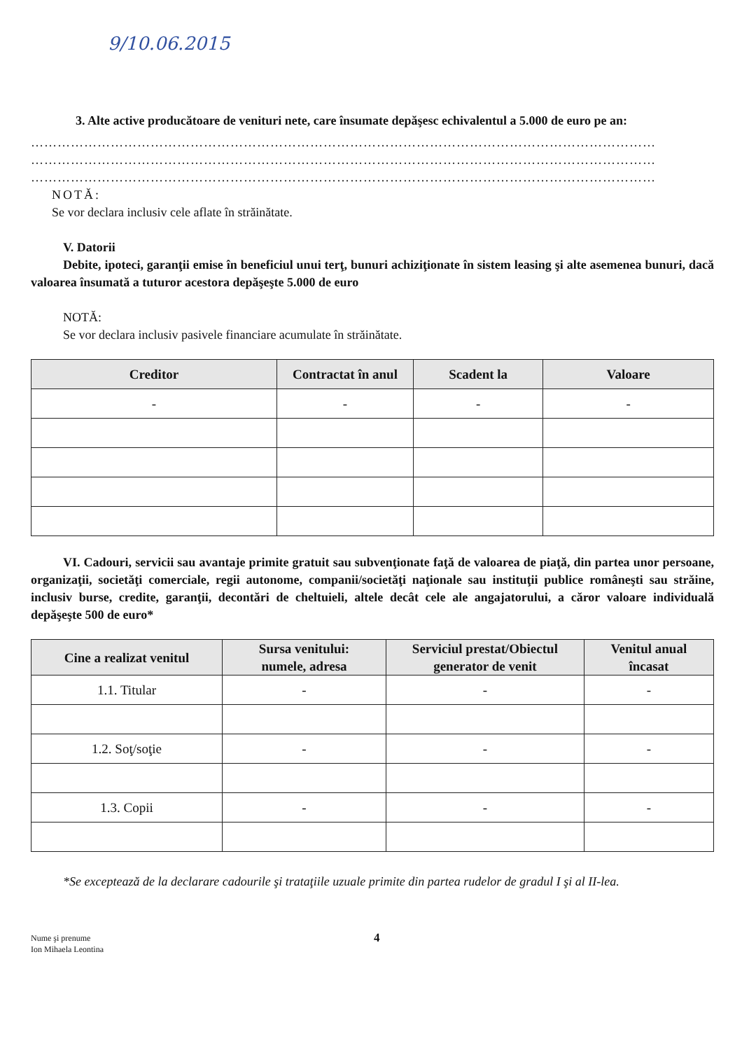9/10.06.2015
3. Alte active producătoare de venituri nete, care însumate depăşesc echivalentul a 5.000 de euro pe an:
……………………………………………………………………………………………………………………………
……………………………………………………………………………………………………………………………
……………………………………………………………………………………………………………………………
NOTĂ:
Se vor declara inclusiv cele aflate în străinătate.
V. Datorii
Debite, ipoteci, garanţii emise în beneficiul unui terţ, bunuri achiziţionate în sistem leasing şi alte asemenea bunuri, dacă valoarea însumată a tuturor acestora depăşeşte 5.000 de euro
NOTĂ:
Se vor declara inclusiv pasivele financiare acumulate în străinătate.
| Creditor | Contractat în anul | Scadent la | Valoare |
| --- | --- | --- | --- |
| - | - | - | - |
VI. Cadouri, servicii sau avantaje primite gratuit sau subvenţionate faţă de valoarea de piaţă, din partea unor persoane, organizaţii, societăţi comerciale, regii autonome, companii/societăţi naţionale sau instituţii publice româneşti sau străine, inclusiv burse, credite, garanţii, decontări de cheltuieli, altele decât cele ale angajatorului, a căror valoare individuală depăşeşte 500 de euro*
| Cine a realizat venitul | Sursa venitului: numele, adresa | Serviciul prestat/Obiectul generator de venit | Venitul anual încasat |
| --- | --- | --- | --- |
| 1.1. Titular | - | - | - |
| 1.2. Soţ/soţie | - | - | - |
| 1.3. Copii | - | - | - |
*Se exceptează de la declarare cadourile şi trataţiile uzuale primite din partea rudelor de gradul I şi al II-lea.
Nume şi prenume
Ion Mihaela Leontina
4